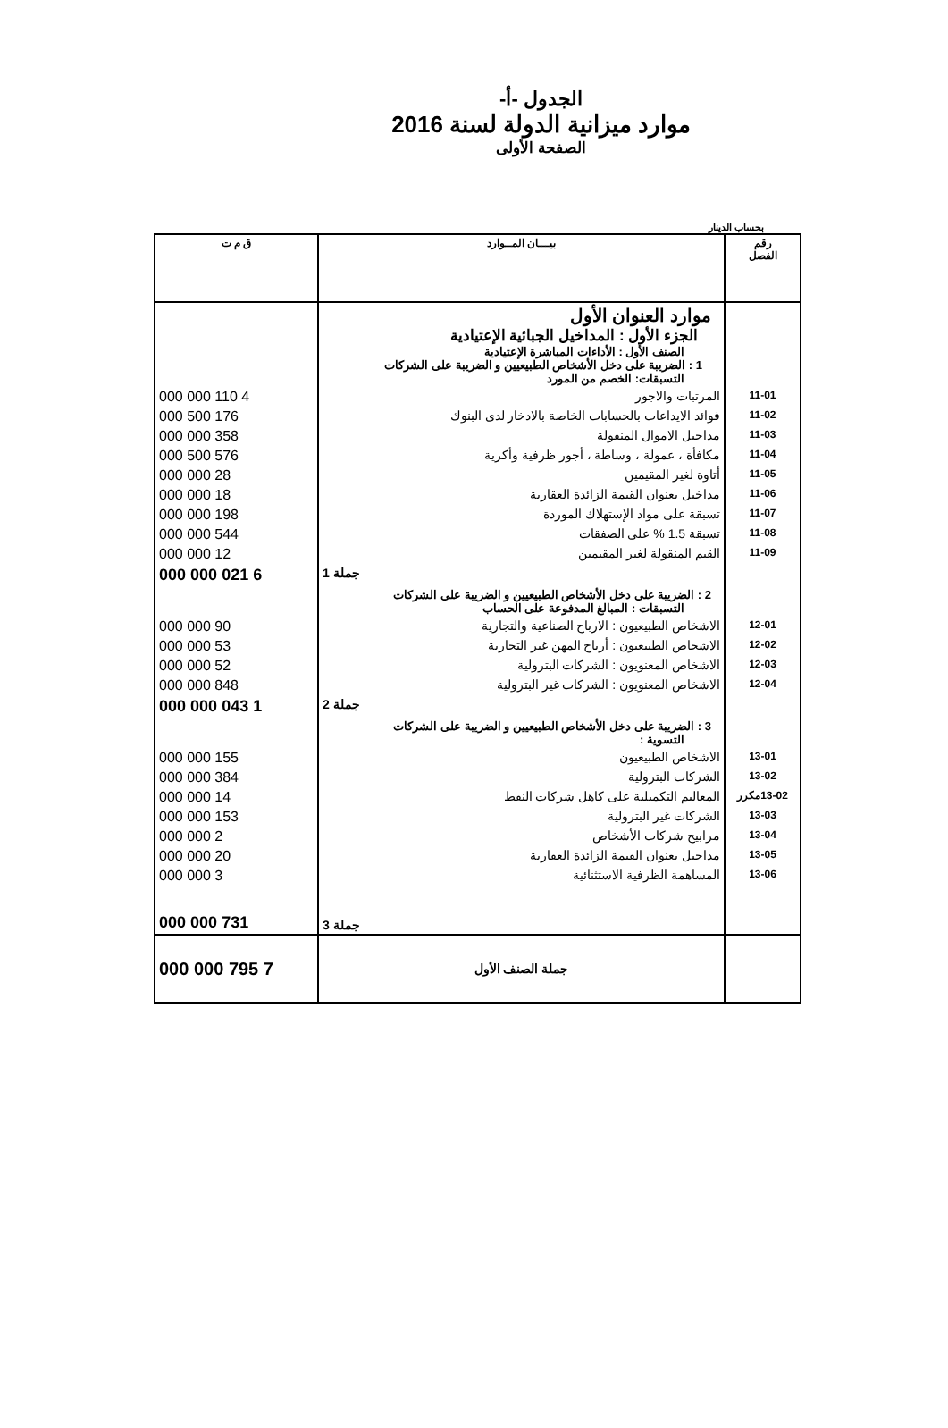الجدول -أ-
موارد ميزانية الدولة لسنة 2016
الصفحة الأولى
بحساب الدينار
| رقم الفصل | بيـــان المــوارد | ق م ت |
| --- | --- | --- |
| | موارد العنوان الأول الجزء الأول : المداخيل الجبائية الإعتيادية الصنف الأول : الأداءات المباشرة الإعتيادية 1 : الضريبة على دخل الأشخاص الطبيعيين و الضريبة على الشركات التسبقات: الخصم من المورد | |
| 11-01 | المرتبات والاجور | 4 110 000 000 |
| 11-02 | فوائد الايداعات بالحسابات الخاصة بالادخار لدى البنوك | 176 500 000 |
| 11-03 | مداخيل الاموال المنقولة | 358 000 000 |
| 11-04 | مكافأة ، عمولة ، وساطة ، أجور ظرفية وأكرية | 576 500 000 |
| 11-05 | أتاوة لغير المقيمين | 28 000 000 |
| 11-06 | مداخيل بعنوان القيمة الزائدة العقارية | 18 000 000 |
| 11-07 | تسبقة على مواد الإستهلاك الموردة | 198 000 000 |
| 11-08 | تسبقة 1.5 % على الصفقات | 544 000 000 |
| 11-09 | القيم المنقولة لغير المقيمين | 12 000 000 |
| | جملة 1 | 6 021 000 000 |
| | 2 : الضريبة على دخل الأشخاص الطبيعيين و الضريبة على الشركات التسبقات : المبالغ المدفوعة على الحساب | |
| 12-01 | الاشخاص الطبيعيون : الارباح الصناعية والتجارية | 90 000 000 |
| 12-02 | الاشخاص الطبيعيون : أرباح المهن غير التجارية | 53 000 000 |
| 12-03 | الاشخاص المعنويون : الشركات البترولية | 52 000 000 |
| 12-04 | الاشخاص المعنويون : الشركات غير البترولية | 848 000 000 |
| | جملة 2 | 1 043 000 000 |
| | 3 : الضريبة على دخل الأشخاص الطبيعيين و الضريبة على الشركات التسوية : | |
| 13-01 | الاشخاص الطبيعيون | 155 000 000 |
| 13-02 | الشركات البترولية | 384 000 000 |
| 13-02مكرر | المعاليم التكميلية على كاهل شركات النفط | 14 000 000 |
| 13-03 | الشركات غير البترولية | 153 000 000 |
| 13-04 | مرابيح شركات الأشخاص | 2 000 000 |
| 13-05 | مداخيل بعنوان القيمة الزائدة العقارية | 20 000 000 |
| 13-06 | المساهمة الظرفية الاستثنائية | 3 000 000 |
| | جملة 3 | 731 000 000 |
| | جملة الصنف الأول | 7 795 000 000 |